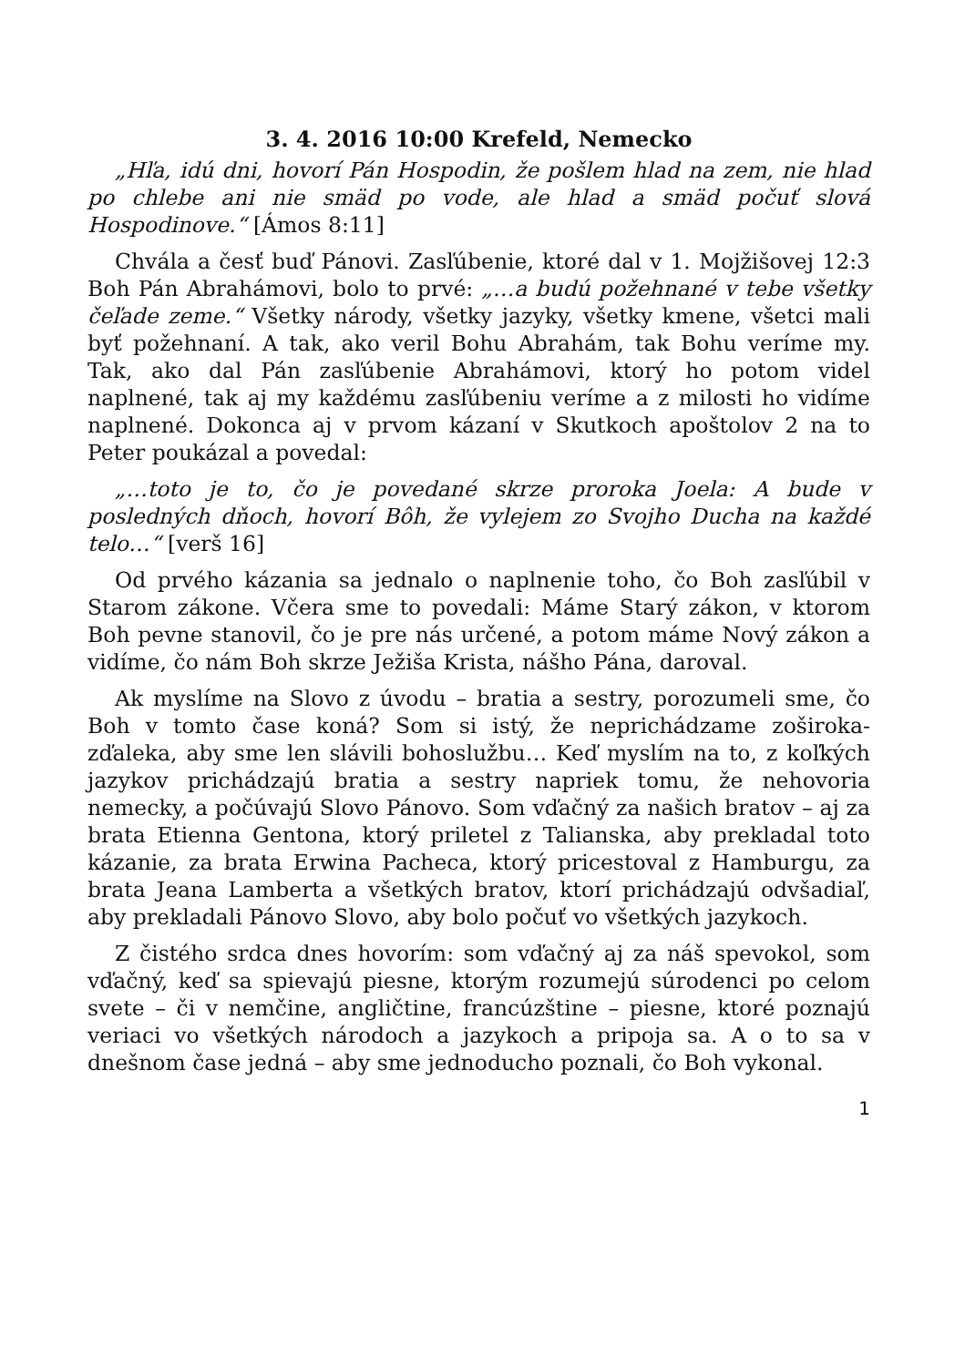3. 4. 2016 10:00 Krefeld, Nemecko
„Hľa, idú dni, hovorí Pán Hospodin, že pošlem hlad na zem, nie hlad po chlebe ani nie smäd po vode, ale hlad a smäd počuť slová Hospodinove.“ [Ámos 8:11]
Chvála a česť buď Pánovi. Zasľúbenie, ktoré dal v 1. Mojžišovej 12:3 Boh Pán Abrahámovi, bolo to prvé: „…a budú požehnané v tebe všetky čeľade zeme.“ Všetky národy, všetky jazyky, všetky kmene, všetci mali byť požehnaní. A tak, ako veril Bohu Abrahám, tak Bohu veríme my. Tak, ako dal Pán zasľúbenie Abrahámovi, ktorý ho potom videl naplnené, tak aj my každému zasľúbeniu veríme a z milosti ho vidíme naplnené. Dokonca aj v prvom kázaní v Skutkoch apoštolov 2 na to Peter poukázal a povedal:
„…toto je to, čo je povedané skrze proroka Joela: A bude v posledných dňoch, hovorí Bôh, že vylejem zo Svojho Ducha na každé telo…“ [verš 16]
Od prvého kázania sa jednalo o naplnenie toho, čo Boh zasľúbil v Starom zákone. Včera sme to povedali: Máme Starý zákon, v ktorom Boh pevne stanovil, čo je pre nás určené, a potom máme Nový zákon a vidíme, čo nám Boh skrze Ježiša Krista, nášho Pána, daroval.
Ak myslíme na Slovo z úvodu – bratia a sestry, porozumeli sme, čo Boh v tomto čase koná? Som si istý, že neprichádzame zoširoka-zďaleka, aby sme len slávili bohoslužbu… Keď myslím na to, z koľkých jazykov prichádzajú bratia a sestry napriek tomu, že nehovoria nemecky, a počúvajú Slovo Pánovo. Som vďačný za našich bratov – aj za brata Etienna Gentona, ktorý priletel z Talianska, aby prekladal toto kázanie, za brata Erwina Pacheca, ktorý pricestoval z Hamburgu, za brata Jeana Lamberta a všetkých bratov, ktorí prichádzajú odvšadiaľ, aby prekladali Pánovo Slovo, aby bolo počuť vo všetkých jazykoch.
Z čistého srdca dnes hovorím: som vďačný aj za náš spevokol, som vďačný, keď sa spievajú piesne, ktorým rozumejú súrodenci po celom svete – či v nemčine, angličtine, francúzštine – piesne, ktoré poznajú veriaci vo všetkých národoch a jazykoch a pripoja sa. A o to sa v dnešnom čase jedná – aby sme jednoducho poznali, čo Boh vykonal.
1